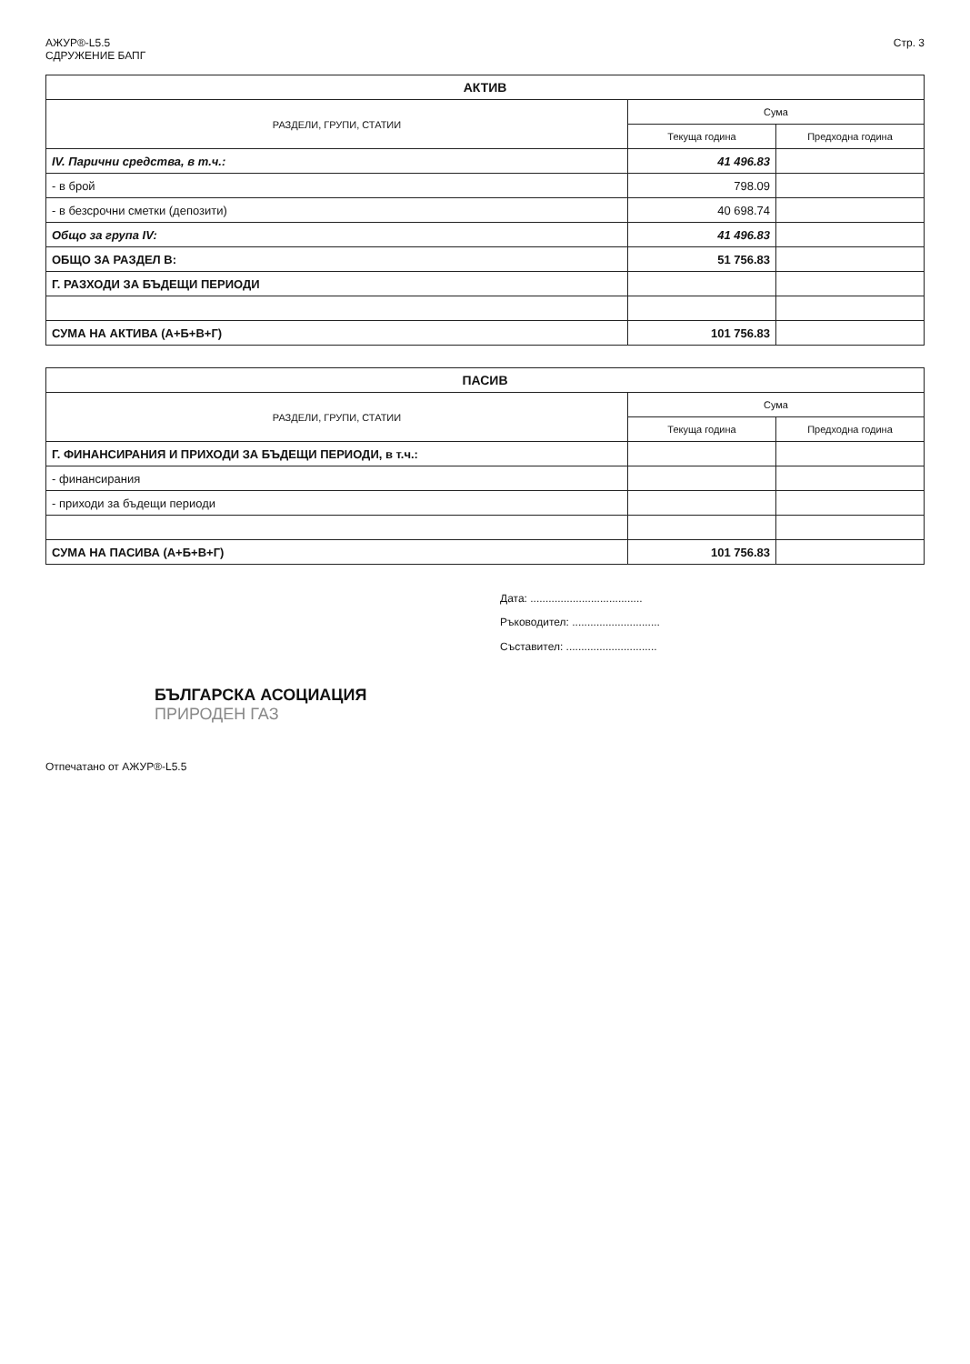АЖУР®-L5.5
СДРУЖЕНИЕ БАПГ
Стр. 3
| АКТИВ | | |
| --- | --- | --- |
| РАЗДЕЛИ, ГРУПИ, СТАТИИ | Сума | |
| | Текуща година | Предходна година |
| IV. Парични средства, в т.ч.: | 41 496.83 | |
| - в брой | 798.09 | |
| - в безсрочни сметки (депозити) | 40 698.74 | |
| Общо за група IV: | 41 496.83 | |
| ОБЩО ЗА РАЗДЕЛ В: | 51 756.83 | |
| Г. РАЗХОДИ ЗА БЪДЕЩИ ПЕРИОДИ | | |
| СУМА НА АКТИВА (А+Б+В+Г) | 101 756.83 | |
| ПАСИВ | | |
| --- | --- | --- |
| РАЗДЕЛИ, ГРУПИ, СТАТИИ | Сума | |
| | Текуща година | Предходна година |
| Г. ФИНАНСИРАНИЯ И ПРИХОДИ ЗА БЪДЕЩИ ПЕРИОДИ, в т.ч.: | | |
| - финансирания | | |
| - приходи за бъдещи периоди | | |
| СУМА НА ПАСИВА (А+Б+В+Г) | 101 756.83 | |
Дата: .....................................
Ръководител: .............................
Съставител: ..............................
БЪЛГАРСКА АСОЦИАЦИЯ
ПРИРОДЕН ГАЗ
Отпечатано от АЖУР®-L5.5